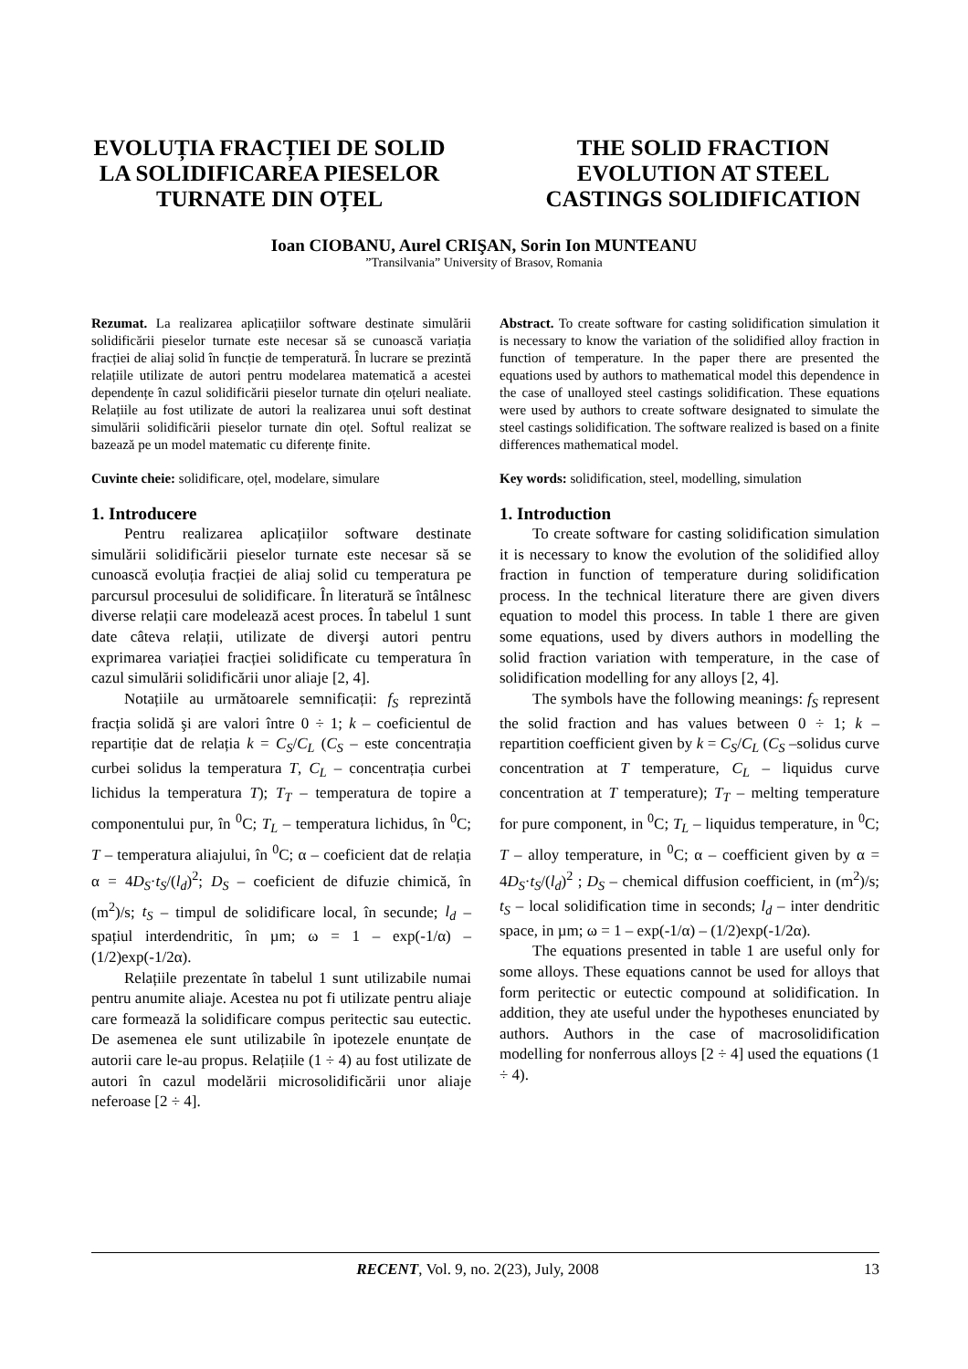EVOLUȚIA FRACȚIEI DE SOLID
LA SOLIDIFICAREA PIESELOR
TURNATE DIN OȚEL
THE SOLID FRACTION
EVOLUTION AT STEEL
CASTINGS SOLIDIFICATION
Ioan CIOBANU, Aurel CRIŞAN, Sorin Ion MUNTEANU
”Transilvania” University of Brasov, Romania
Rezumat. La realizarea aplicațiilor software destinate simulării solidificării pieselor turnate este necesar să se cunoască variația fracției de aliaj solid în funcție de temperatură. În lucrare se prezintă relațiile utilizate de autori pentru modelarea matematică a acestei dependențe în cazul solidificării pieselor turnate din oțeluri nealiate. Relațiile au fost utilizate de autori la realizarea unui soft destinat simulării solidificării pieselor turnate din oțel. Softul realizat se bazează pe un model matematic cu diferențe finite.
Cuvinte cheie: solidificare, oțel, modelare, simulare
1. Introducere
Pentru realizarea aplicațiilor software destinate simulării solidificării pieselor turnate este necesar să se cunoască evoluția fracției de aliaj solid cu temperatura pe parcursul procesului de solidificare. În literatură se întâlnesc diverse relații care modelează acest proces. În tabelul 1 sunt date câteva relații, utilizate de diverşi autori pentru exprimarea variației fracției solidificate cu temperatura în cazul simulării solidificării unor aliaje [2, 4].
Notațiile au următoarele semnificații: f<sub>S</sub> reprezintă fracția solidă şi are valori între 0 ÷ 1; k – coeficientul de repartiție dat de relația k = C<sub>S</sub>/C<sub>L</sub> (C<sub>S</sub> – este concentrația curbei solidus la temperatura T, C<sub>L</sub> – concentrația curbei lichidus la temperatura T); T<sub>T</sub> – temperatura de topire a componentului pur, în <sup>0</sup>C; T<sub>L</sub> – temperatura lichidus, în <sup>0</sup>C; T – temperatura aliajului, în <sup>0</sup>C; α – coeficient dat de relația α = 4D<sub>S</sub>·t<sub>S</sub>/(l<sub>d</sub>)<sup>2</sup>; D<sub>S</sub> – coeficient de difuzie chimică, în (m<sup>2</sup>)/s; t<sub>S</sub> – timpul de solidificare local, în secunde; l<sub>d</sub> – spațiul interdendritic, în µm; ω = 1 – exp(-1/α) – (1/2)exp(-1/2α).
Relațiile prezentate în tabelul 1 sunt utilizabile numai pentru anumite aliaje. Acestea nu pot fi utilizate pentru aliaje care formează la solidificare compus peritectic sau eutectic. De asemenea ele sunt utilizabile în ipotezele enunțate de autorii care le-au propus. Relațiile (1 ÷ 4) au fost utilizate de autori în cazul modelării microsolidificării unor aliaje neferoase [2 ÷ 4].
Abstract. To create software for casting solidification simulation it is necessary to know the variation of the solidified alloy fraction in function of temperature. In the paper there are presented the equations used by authors to mathematical model this dependence in the case of unalloyed steel castings solidification. These equations were used by authors to create software designated to simulate the steel castings solidification. The software realized is based on a finite differences mathematical model.
Key words: solidification, steel, modelling, simulation
1. Introduction
To create software for casting solidification simulation it is necessary to know the evolution of the solidified alloy fraction in function of temperature during solidification process. In the technical literature there are given divers equation to model this process. In table 1 there are given some equations, used by divers authors in modelling the solid fraction variation with temperature, in the case of solidification modelling for any alloys [2, 4].
The symbols have the following meanings: f<sub>S</sub> represent the solid fraction and has values between 0 ÷ 1; k – repartition coefficient given by k = C<sub>S</sub>/C<sub>L</sub> (C<sub>S</sub> –solidus curve concentration at T temperature, C<sub>L</sub> – liquidus curve concentration at T temperature); T<sub>T</sub> – melting temperature for pure component, in <sup>0</sup>C; T<sub>L</sub> – liquidus temperature, in <sup>0</sup>C; T – alloy temperature, in <sup>0</sup>C; α – coefficient given by α = 4D<sub>S</sub>·t<sub>S</sub>/(l<sub>d</sub>)<sup>2</sup> ; D<sub>S</sub> – chemical diffusion coefficient, in (m<sup>2</sup>)/s; t<sub>S</sub> – local solidification time in seconds; l<sub>d</sub> – inter dendritic space, in µm; ω = 1 – exp(-1/α) – (1/2)exp(-1/2α).
The equations presented in table 1 are useful only for some alloys. These equations cannot be used for alloys that form peritectic or eutectic compound at solidification. In addition, they ate useful under the hypotheses enunciated by authors. Authors in the case of macrosolidification modelling for nonferrous alloys [2 ÷ 4] used the equations (1 ÷ 4).
RECENT, Vol. 9, no. 2(23), July, 2008 13